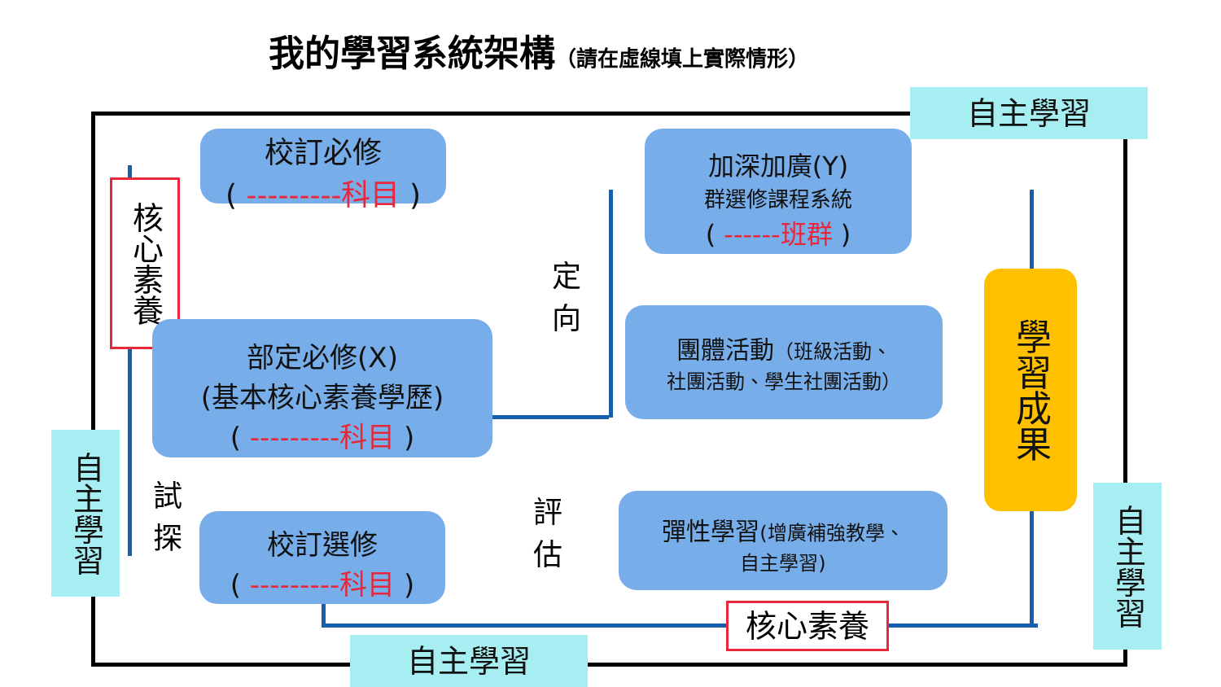我的學習系統架構（請在虛線填上實際情形）
自主學習
自主學習
自主學習
自主學習
校訂必修
( ---------科目 )
核心素養
部定必修(X)
(基本核心素養學歷)
( ---------科目 )
試探
校訂選修
( ---------科目 )
定向
評估
加深加廣(Y)
群選修課程系統
( ------班群 )
團體活動（班級活動、
社團活動、學生社團活動）
彈性學習(增廣補強教學、
自主學習)
學習成果
核心素養